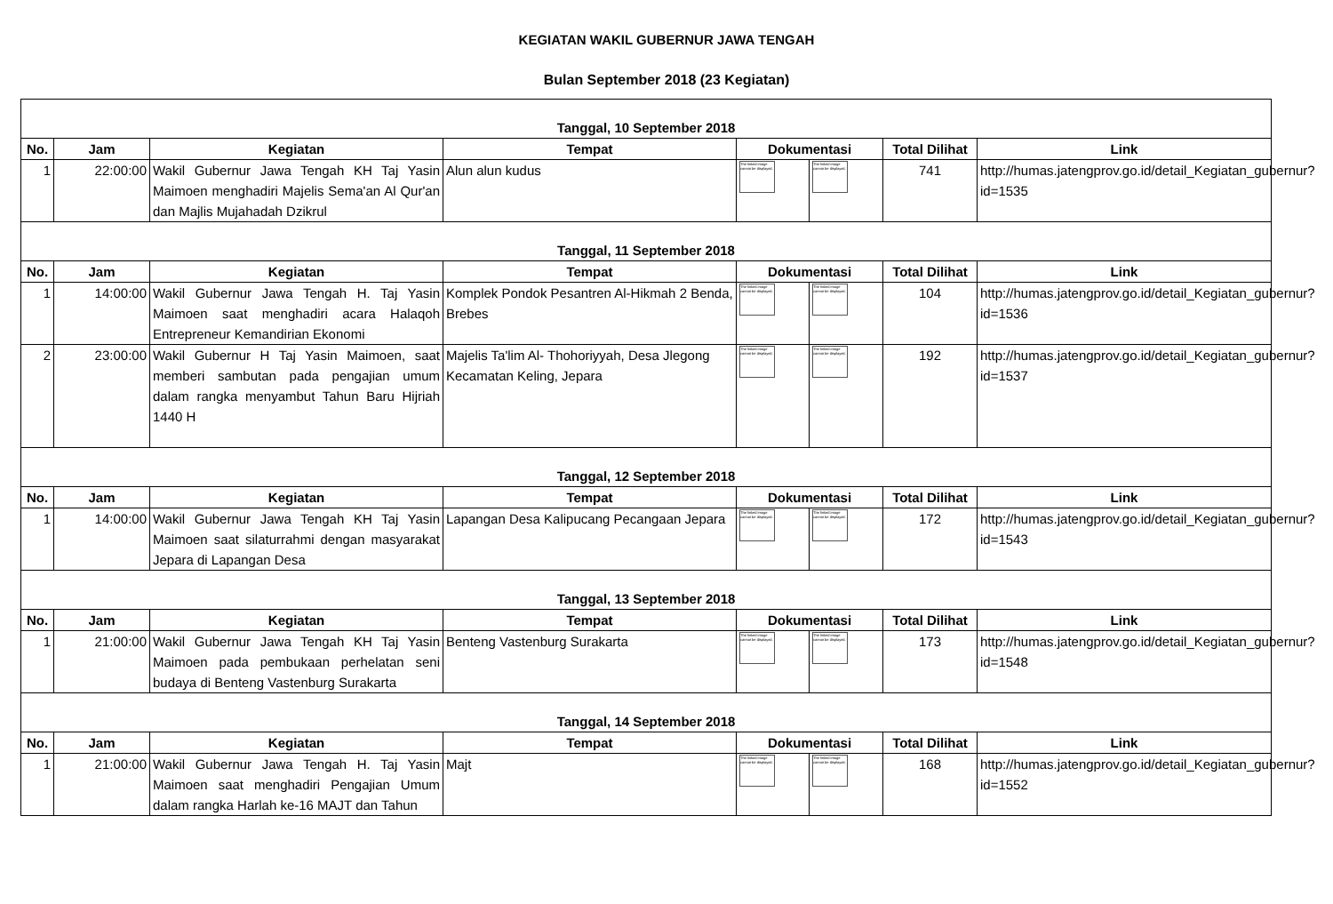KEGIATAN WAKIL GUBERNUR JAWA TENGAH
Bulan September 2018 (23 Kegiatan)
| Tanggal, 10 September 2018 | | | | | | | |
| No. | Jam | Kegiatan | Tempat | Dokumentasi | | Total Dilihat | Link |
| 1 | 22:00:00 | Wakil Gubernur Jawa Tengah KH Taj Yasin Maimoen menghadiri Majelis Sema'an Al Qur'an dan Majlis Mujahadah Dzikrul | Alun alun kudus | The linked image cannot be displayed. | The linked image cannot be displayed. | 741 | http://humas.jatengprov.go.id/detail_Kegiatan_gubernur?id=1535 |
| Tanggal, 11 September 2018 | | | | | | | |
| No. | Jam | Kegiatan | Tempat | Dokumentasi | | Total Dilihat | Link |
| 1 | 14:00:00 | Wakil Gubernur Jawa Tengah H. Taj Yasin Maimoen saat menghadiri acara Halaqoh Entrepreneur Kemandirian Ekonomi | Komplek Pondok Pesantren Al-Hikmah 2 Benda, Brebes | The linked image cannot be displayed. | The linked image cannot be displayed. | 104 | http://humas.jatengprov.go.id/detail_Kegiatan_gubernur?id=1536 |
| 2 | 23:00:00 | Wakil Gubernur H Taj Yasin Maimoen, saat memberi sambutan pada pengajian umum dalam rangka menyambut Tahun Baru Hijriah 1440 H | Majelis Ta'lim Al- Thohoriyyah, Desa Jlegong Kecamatan Keling, Jepara | The linked image cannot be displayed. | The linked image cannot be displayed. | 192 | http://humas.jatengprov.go.id/detail_Kegiatan_gubernur?id=1537 |
| Tanggal, 12 September 2018 | | | | | | | |
| No. | Jam | Kegiatan | Tempat | Dokumentasi | | Total Dilihat | Link |
| 1 | 14:00:00 | Wakil Gubernur Jawa Tengah KH Taj Yasin Maimoen saat silaturrahmi dengan masyarakat Jepara di Lapangan Desa | Lapangan Desa Kalipucang Pecangaan Jepara | The linked image cannot be displayed. | The linked image cannot be displayed. | 172 | http://humas.jatengprov.go.id/detail_Kegiatan_gubernur?id=1543 |
| Tanggal, 13 September 2018 | | | | | | | |
| No. | Jam | Kegiatan | Tempat | Dokumentasi | | Total Dilihat | Link |
| 1 | 21:00:00 | Wakil Gubernur Jawa Tengah KH Taj Yasin Maimoen pada pembukaan perhelatan seni budaya di Benteng Vastenburg Surakarta | Benteng Vastenburg Surakarta | The linked image cannot be displayed. | The linked image cannot be displayed. | 173 | http://humas.jatengprov.go.id/detail_Kegiatan_gubernur?id=1548 |
| Tanggal, 14 September 2018 | | | | | | | |
| No. | Jam | Kegiatan | Tempat | Dokumentasi | | Total Dilihat | Link |
| 1 | 21:00:00 | Wakil Gubernur Jawa Tengah H. Taj Yasin Maimoen saat menghadiri Pengajian Umum dalam rangka Harlah ke-16 MAJT dan Tahun | Majt | The linked image cannot be displayed. | The linked image cannot be displayed. | 168 | http://humas.jatengprov.go.id/detail_Kegiatan_gubernur?id=1552 |